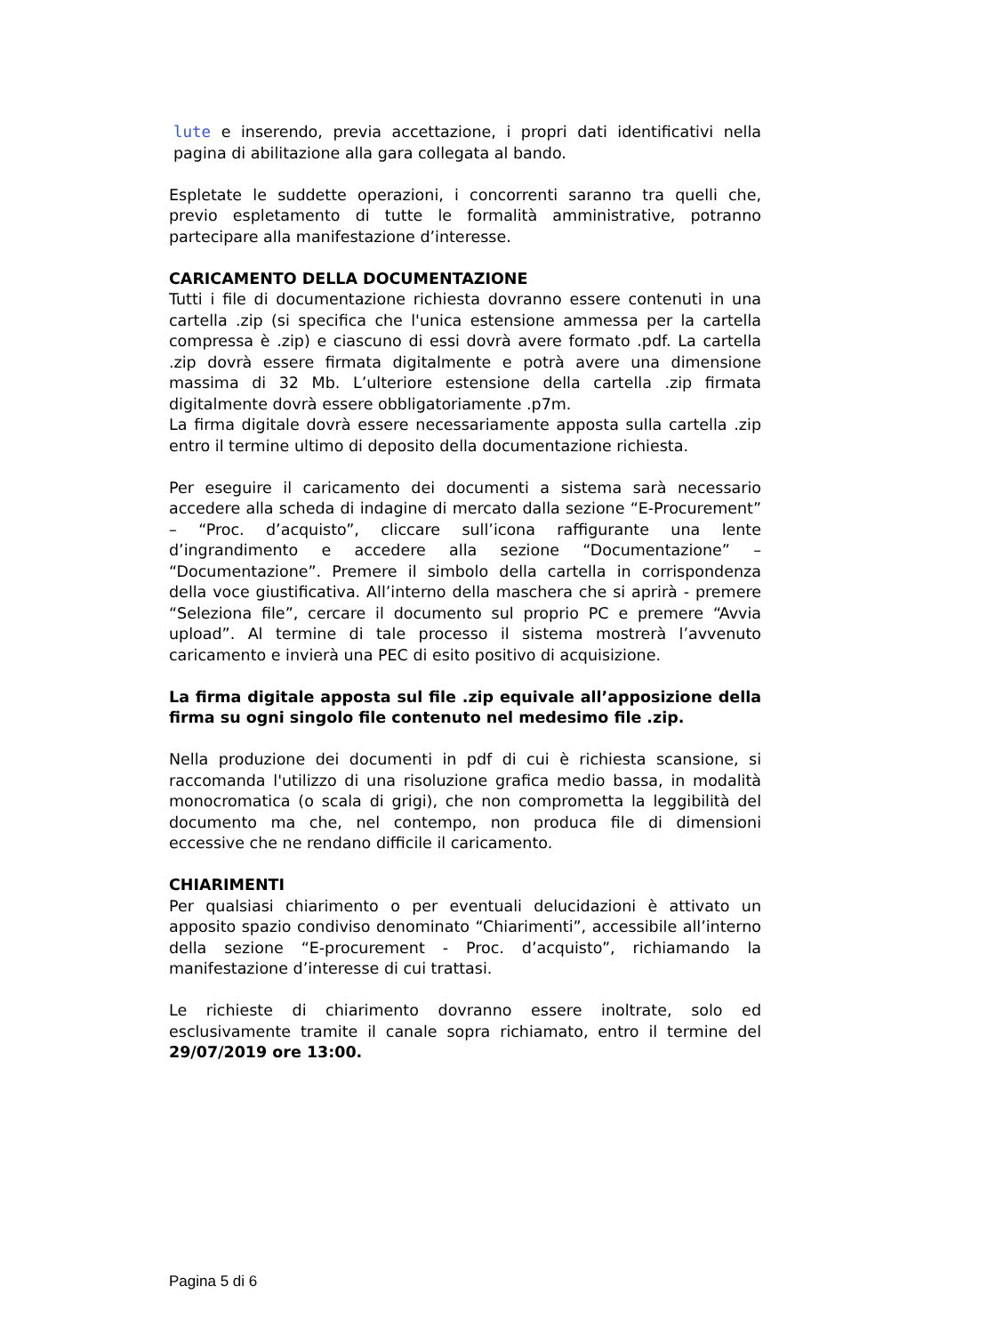lute e inserendo, previa accettazione, i propri dati identificativi nella pagina di abilitazione alla gara collegata al bando.
Espletate le suddette operazioni, i concorrenti saranno tra quelli che, previo espletamento di tutte le formalità amministrative, potranno partecipare alla manifestazione d’interesse.
CARICAMENTO DELLA DOCUMENTAZIONE
Tutti i file di documentazione richiesta dovranno essere contenuti in una cartella .zip (si specifica che l'unica estensione ammessa per la cartella compressa è .zip) e ciascuno di essi dovrà avere formato .pdf. La cartella .zip dovrà essere firmata digitalmente e potrà avere una dimensione massima di 32 Mb. L’ulteriore estensione della cartella .zip firmata digitalmente dovrà essere obbligatoriamente .p7m.
La firma digitale dovrà essere necessariamente apposta sulla cartella .zip entro il termine ultimo di deposito della documentazione richiesta.
Per eseguire il caricamento dei documenti a sistema sarà necessario accedere alla scheda di indagine di mercato dalla sezione “E-Procurement” – “Proc. d’acquisto”, cliccare sull’icona raffigurante una lente d’ingrandimento e accedere alla sezione “Documentazione” – “Documentazione”. Premere il simbolo della cartella in corrispondenza della voce giustificativa. All’interno della maschera che si aprirà - premere “Seleziona file”, cercare il documento sul proprio PC e premere “Avvia upload”. Al termine di tale processo il sistema mostrerà l’avvenuto caricamento e invierà una PEC di esito positivo di acquisizione.
La firma digitale apposta sul file .zip equivale all’apposizione della firma su ogni singolo file contenuto nel medesimo file .zip.
Nella produzione dei documenti in pdf di cui è richiesta scansione, si raccomanda l'utilizzo di una risoluzione grafica medio bassa, in modalità monocromatica (o scala di grigi), che non comprometta la leggibilità del documento ma che, nel contempo, non produca file di dimensioni eccessive che ne rendano difficile il caricamento.
CHIARIMENTI
Per qualsiasi chiarimento o per eventuali delucidazioni è attivato un apposito spazio condiviso denominato “Chiarimenti”, accessibile all’interno della sezione “E-procurement - Proc. d’acquisto”, richiamando la manifestazione d’interesse di cui trattasi.
Le richieste di chiarimento dovranno essere inoltrate, solo ed esclusivamente tramite il canale sopra richiamato, entro il termine del 29/07/2019 ore 13:00.
Pagina 5 di 6